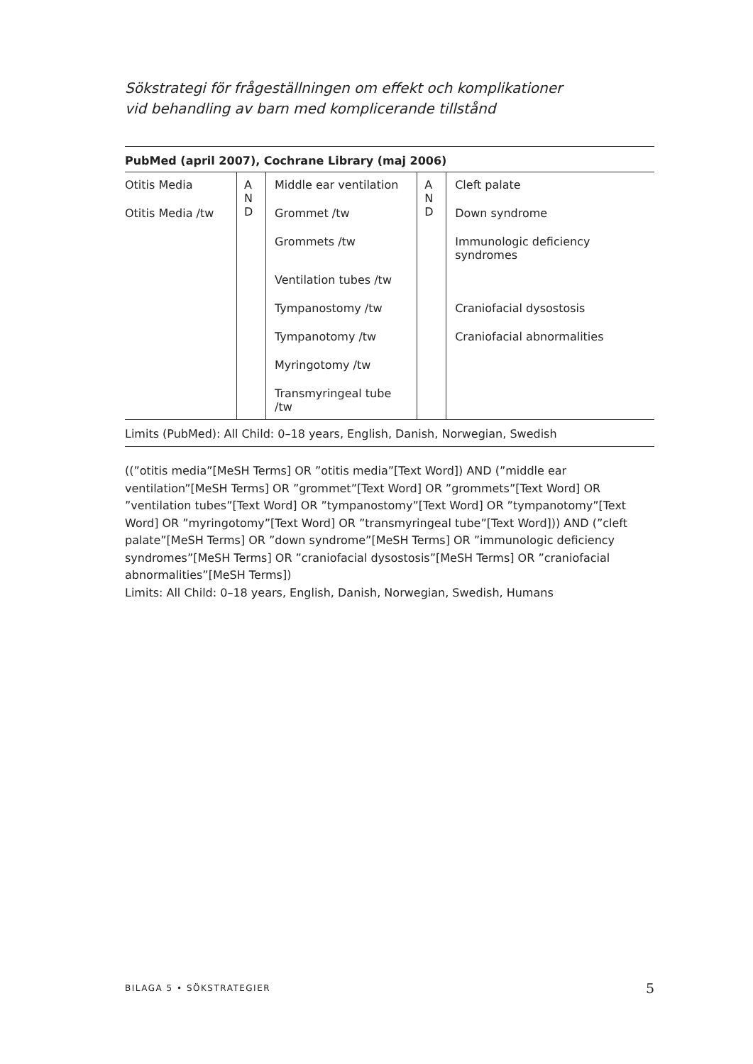Sökstrategi för frågeställningen om effekt och komplikationer
vid behandling av barn med komplicerande tillstånd
PubMed (april 2007), Cochrane Library (maj 2006)
| Otitis Media | A N D | Middle ear ventilation | A N D | Cleft palate |
| Otitis Media /tw | | Grommet /tw | | Down syndrome |
| | | Grommets /tw | | Immunologic deficiency syndromes |
| | | Ventilation tubes /tw | | |
| | | Tympanostomy /tw | | Craniofacial dysostosis |
| | | Tympanotomy /tw | | Craniofacial abnormalities |
| | | Myringotomy /tw | | |
| | | Transmyringeal tube /tw | | |
Limits (PubMed): All Child: 0–18 years, English, Danish, Norwegian, Swedish
((”otitis media”[MeSH Terms] OR ”otitis media”[Text Word]) AND (”middle ear ventilation”[MeSH Terms] OR ”grommet”[Text Word] OR ”grommets”[Text Word] OR ”ventilation tubes”[Text Word] OR ”tympanostomy”[Text Word] OR ”tympanotomy”[Text Word] OR ”myringotomy”[Text Word] OR ”transmyringeal tube”[Text Word])) AND (”cleft palate”[MeSH Terms] OR ”down syndrome”[MeSH Terms] OR ”immunologic deficiency syndromes”[MeSH Terms] OR ”craniofacial dysostosis”[MeSH Terms] OR ”craniofacial abnormalities”[MeSH Terms])
Limits: All Child: 0–18 years, English, Danish, Norwegian, Swedish, Humans
BILAGA 5 • SÖKSTRATEGIER 5